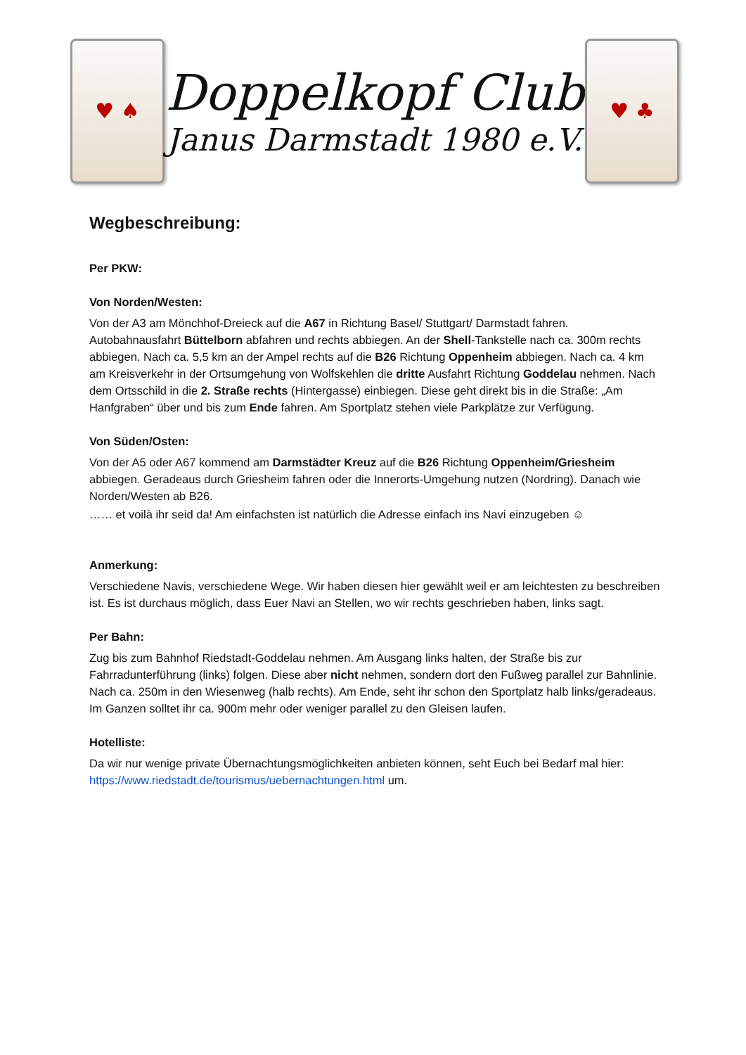♥ ♠
Doppelkopf Club
Janus Darmstadt 1980 e.V.
♥ ♣
Wegbeschreibung:
Per PKW:
Von Norden/Westen:
Von der A3 am Mönchhof-Dreieck auf die A67 in Richtung Basel/ Stuttgart/ Darmstadt fahren. Autobahnausfahrt Büttelborn abfahren und rechts abbiegen. An der Shell-Tankstelle nach ca. 300m rechts abbiegen. Nach ca. 5,5 km an der Ampel rechts auf die B26 Richtung Oppenheim abbiegen. Nach ca. 4 km am Kreisverkehr in der Ortsumgehung von Wolfskehlen die dritte Ausfahrt Richtung Goddelau nehmen. Nach dem Ortsschild in die 2. Straße rechts (Hintergasse) einbiegen. Diese geht direkt bis in die Straße: „Am Hanfgraben“ über und bis zum Ende fahren. Am Sportplatz stehen viele Parkplätze zur Verfügung.
Von Süden/Osten:
Von der A5 oder A67 kommend am Darmstädter Kreuz auf die B26 Richtung Oppenheim/Griesheim abbiegen. Geradeaus durch Griesheim fahren oder die Innerorts-Umgehung nutzen (Nordring). Danach wie Norden/Westen ab B26.
…… et voilà ihr seid da! Am einfachsten ist natürlich die Adresse einfach ins Navi einzugeben ☺
Anmerkung:
Verschiedene Navis, verschiedene Wege. Wir haben diesen hier gewählt weil er am leichtesten zu beschreiben ist. Es ist durchaus möglich, dass Euer Navi an Stellen, wo wir rechts geschrieben haben, links sagt.
Per Bahn:
Zug bis zum Bahnhof Riedstadt-Goddelau nehmen. Am Ausgang links halten, der Straße bis zur Fahrradunterführung (links) folgen. Diese aber nicht nehmen, sondern dort den Fußweg parallel zur Bahnlinie. Nach ca. 250m in den Wiesenweg (halb rechts). Am Ende, seht ihr schon den Sportplatz halb links/geradeaus. Im Ganzen solltet ihr ca. 900m mehr oder weniger parallel zu den Gleisen laufen.
Hotelliste:
Da wir nur wenige private Übernachtungsmöglichkeiten anbieten können, seht Euch bei Bedarf mal hier: https://www.riedstadt.de/tourismus/uebernachtungen.html um.